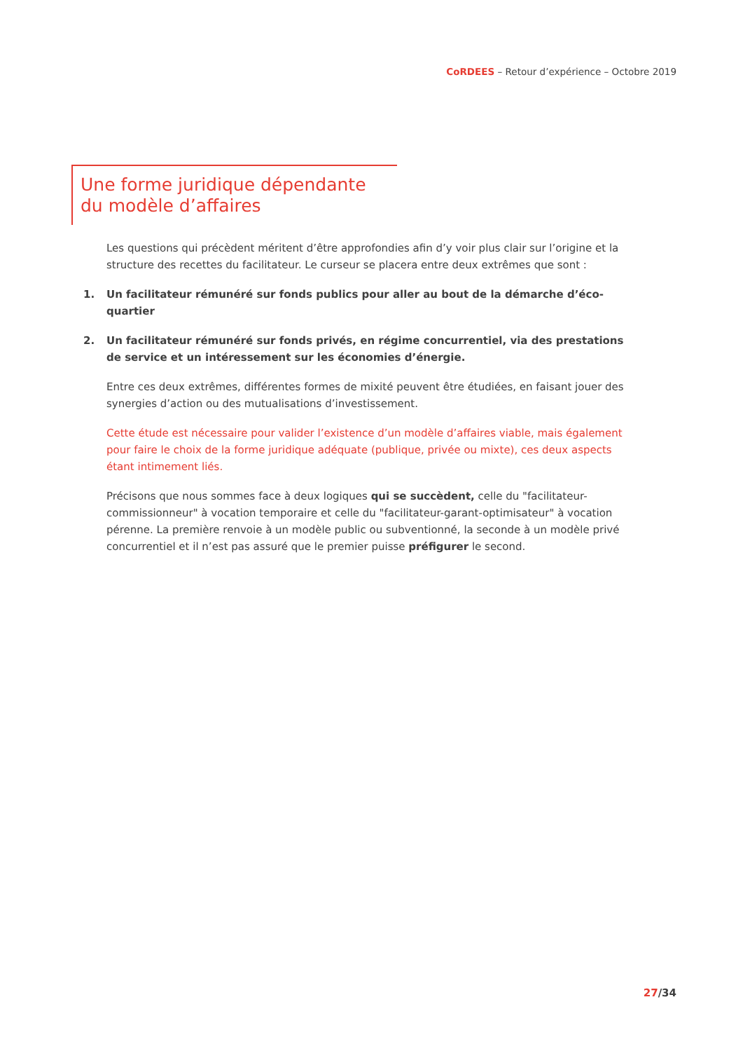CoRDEES – Retour d’expérience – Octobre 2019
Une forme juridique dépendante
du modèle d’affaires
Les questions qui précèdent méritent d’être approfondies afin d’y voir plus clair sur l’origine et la structure des recettes du facilitateur. Le curseur se placera entre deux extrêmes que sont :
1. Un facilitateur rémunéré sur fonds publics pour aller au bout de la démarche d’éco-quartier
2. Un facilitateur rémunéré sur fonds privés, en régime concurrentiel, via des prestations de service et un intéressement sur les économies d’énergie.
Entre ces deux extrêmes, différentes formes de mixité peuvent être étudiées, en faisant jouer des synergies d’action ou des mutualisations d’investissement.
Cette étude est nécessaire pour valider l’existence d’un modèle d’affaires viable, mais également pour faire le choix de la forme juridique adéquate (publique, privée ou mixte), ces deux aspects étant intimement liés.
Précisons que nous sommes face à deux logiques qui se succèdent, celle du "facilitateur-commissionneur" à vocation temporaire et celle du "facilitateur-garant-optimisateur" à vocation pérenne. La première renvoie à un modèle public ou subventionné, la seconde à un modèle privé concurrentiel et il n’est pas assuré que le premier puisse préfigurer le second.
27/34